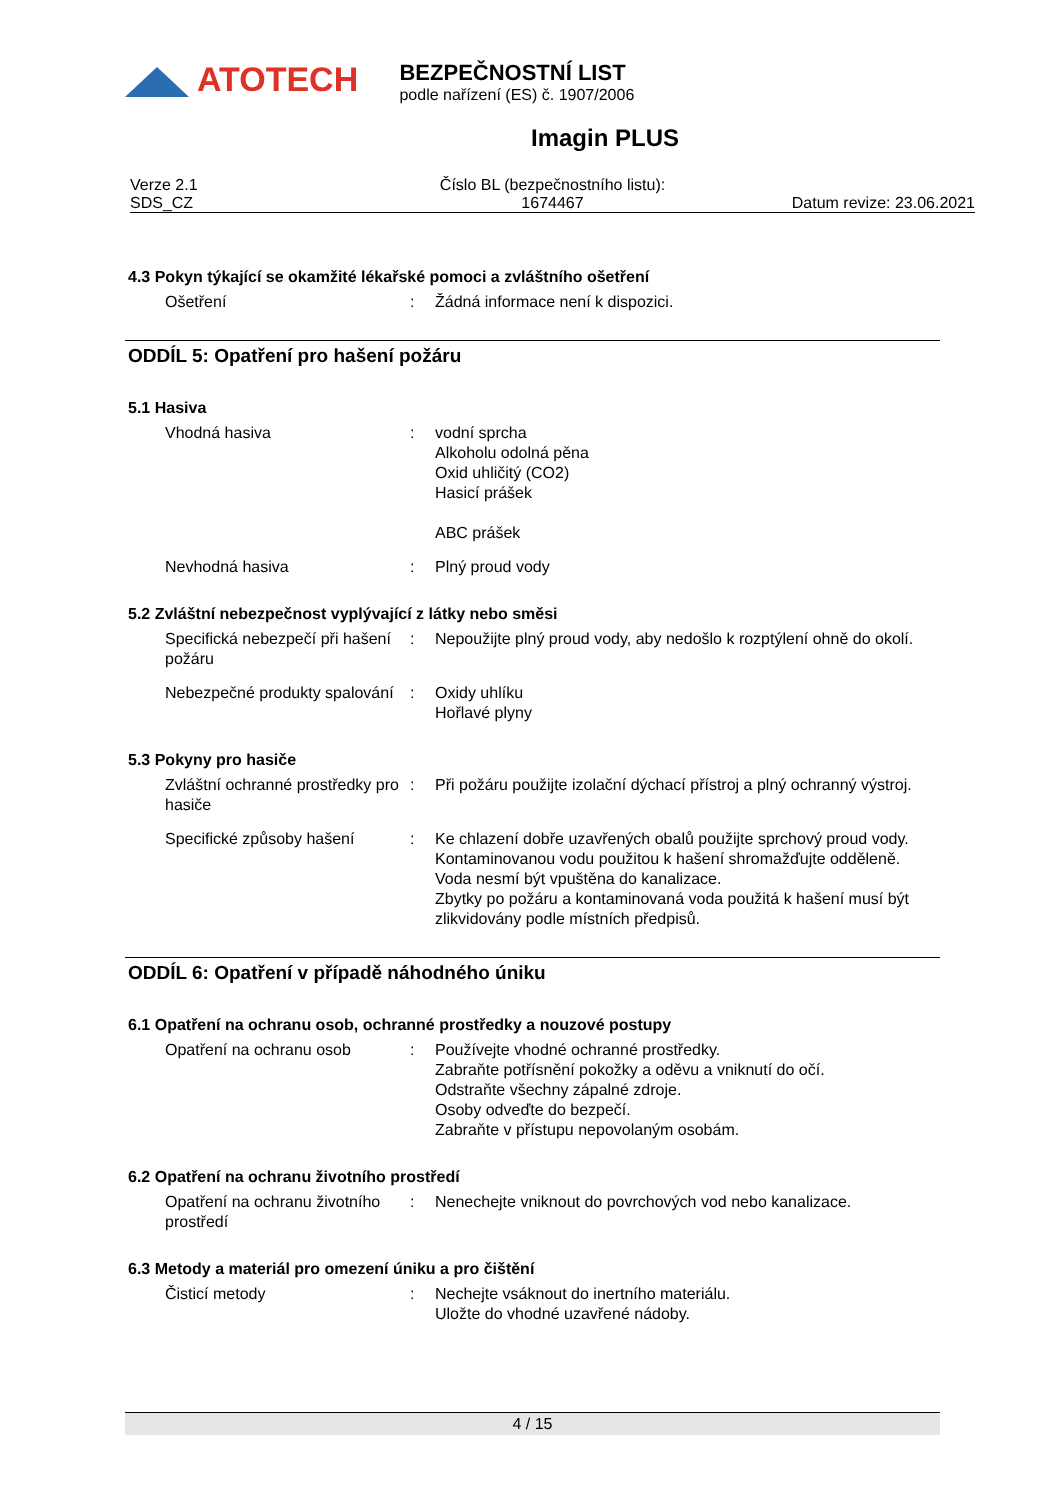ATOTECH
BEZPEČNOSTNÍ LIST
podle nařízení (ES) č. 1907/2006
Imagin PLUS
Verze 2.1
SDS_CZ
Číslo BL (bezpečnostního listu):
1674467
Datum revize: 23.06.2021
4.3 Pokyn týkající se okamžité lékařské pomoci a zvláštního ošetření
Ošetření : Žádná informace není k dispozici.
ODDÍL 5: Opatření pro hašení požáru
5.1 Hasiva
Vhodná hasiva : vodní sprcha
Alkoholu odolná pěna
Oxid uhličitý (CO2)
Hasicí prášek
ABC prášek
Nevhodná hasiva : Plný proud vody
5.2 Zvláštní nebezpečnost vyplývající z látky nebo směsi
Specifická nebezpečí při hašení požáru
: Nepoužijte plný proud vody, aby nedošlo k rozptýlení ohně do okolí.
Nebezpečné produkty spalování
: Oxidy uhlíku
Hořlavé plyny
5.3 Pokyny pro hasiče
Zvláštní ochranné prostředky pro hasiče
: Při požáru použijte izolační dýchací přístroj a plný ochranný výstroj.
Specifické způsoby hašení : Ke chlazení dobře uzavřených obalů použijte sprchový proud vody.
Kontaminovanou vodu použitou k hašení shromažďujte odděleně. Voda nesmí být vpuštěna do kanalizace.
Zbytky po požáru a kontaminovaná voda použitá k hašení musí být zlikvidovány podle místních předpisů.
ODDÍL 6: Opatření v případě náhodného úniku
6.1 Opatření na ochranu osob, ochranné prostředky a nouzové postupy
Opatření na ochranu osob : Používejte vhodné ochranné prostředky.
Zabraňte potřísnění pokožky a oděvu a vniknutí do očí.
Odstraňte všechny zápalné zdroje.
Osoby odveďte do bezpečí.
Zabraňte v přístupu nepovolaným osobám.
6.2 Opatření na ochranu životního prostředí
Opatření na ochranu životního prostředí
: Nenechejte vniknout do povrchových vod nebo kanalizace.
6.3 Metody a materiál pro omezení úniku a pro čištění
Čisticí metody : Nechejte vsáknout do inertního materiálu.
Uložte do vhodné uzavřené nádoby.
4 / 15